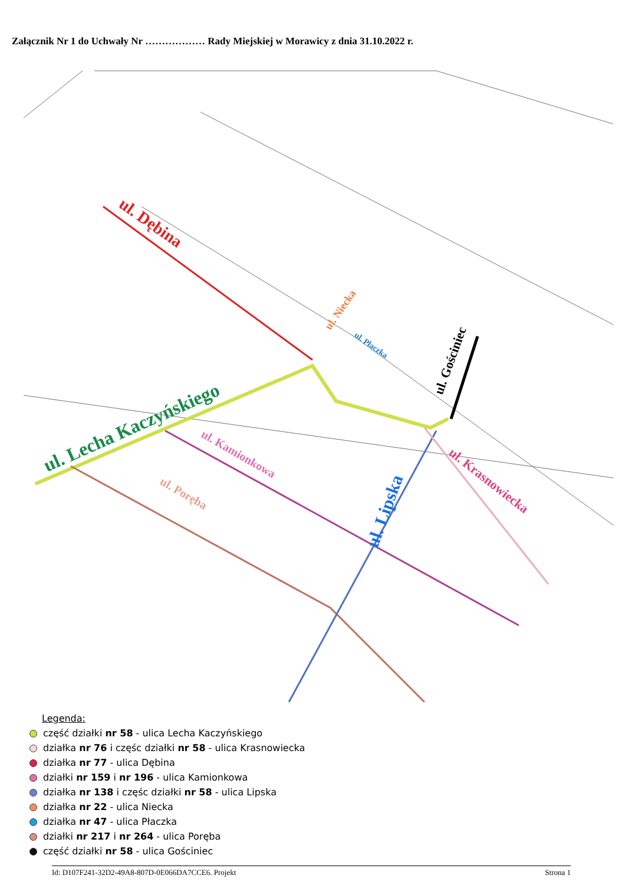Załącznik Nr 1 do Uchwały Nr ……………… Rady Miejskiej w Morawicy z dnia 31.10.2022 r.
ul. Dębina
ul. Lecha Kaczyńskiego
ul. Niecka
ul. Płaczka
ul. Gościniec
ul. Kamionkowa
ul. Poręba
ul. Lipska
ul. Krasnowiecka
Legenda:
część działki nr 58 - ulica Lecha Kaczyńskiego
działka nr 76 i częśc działki nr 58 - ulica Krasnowiecka
działka nr 77 - ulica Dębina
działki nr 159 i nr 196 - ulica Kamionkowa
działka nr 138 i częśc działki nr 58 - ulica Lipska
działka nr 22 - ulica Niecka
działka nr 47 - ulica Płaczka
działki nr 217 i nr 264 - ulica Poręba
część działki nr 58 - ulica Gościniec
Id: D107F241-32D2-49A8-807D-0E066DA7CCE6. Projekt Strona 1